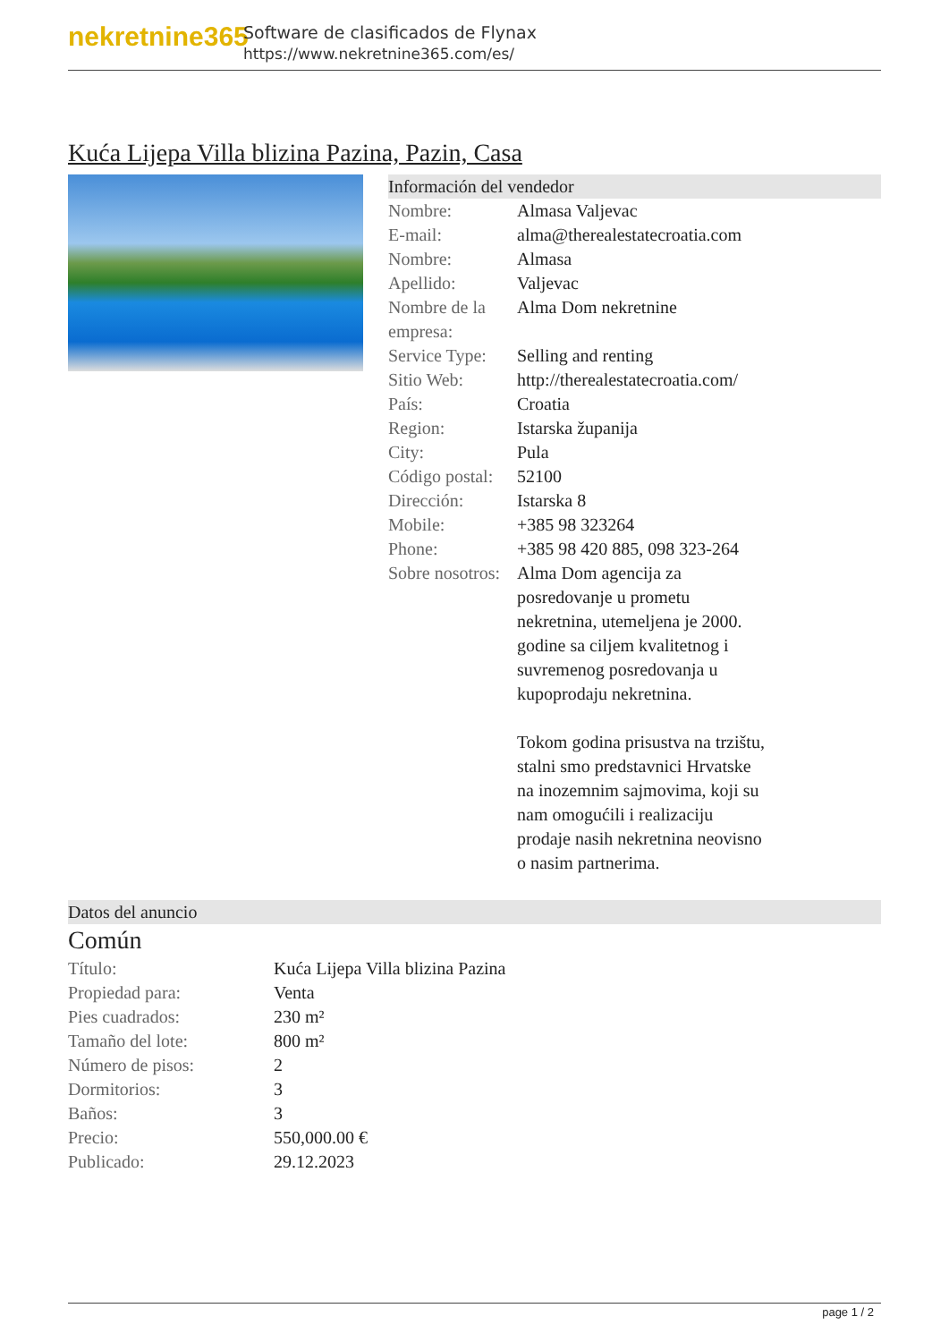nekretnine365
Software de clasificados de Flynax
https://www.nekretnine365.com/es/
Kuća Lijepa Villa blizina Pazina, Pazin, Casa
Información del vendedor
| Nombre: | Almasa Valjevac |
| E-mail: | alma@therealestatecroatia.com |
| Nombre: | Almasa |
| Apellido: | Valjevac |
| Nombre de la empresa: | Alma Dom nekretnine |
| Service Type: | Selling and renting |
| Sitio Web: | http://therealestatecroatia.com/ |
| País: | Croatia |
| Region: | Istarska županija |
| City: | Pula |
| Código postal: | 52100 |
| Dirección: | Istarska 8 |
| Mobile: | +385 98 323264 |
| Phone: | +385 98 420 885, 098 323-264 |
| Sobre nosotros: | Alma Dom agencija za posredovanje u prometu nekretnina, utemeljena je 2000. godine sa ciljem kvalitetnog i suvremenog posredovanja u kupoprodaju nekretnina. Tokom godina prisustva na trzištu, stalni smo predstavnici Hrvatske na inozemnim sajmovima, koji su nam omogućili i realizaciju prodaje nasih nekretnina neovisno o nasim partnerima. |
Datos del anuncio
Común
| Título: | Kuća Lijepa Villa blizina Pazina |
| Propiedad para: | Venta |
| Pies cuadrados: | 230 m² |
| Tamaño del lote: | 800 m² |
| Número de pisos: | 2 |
| Dormitorios: | 3 |
| Baños: | 3 |
| Precio: | 550,000.00 € |
| Publicado: | 29.12.2023 |
page 1 / 2